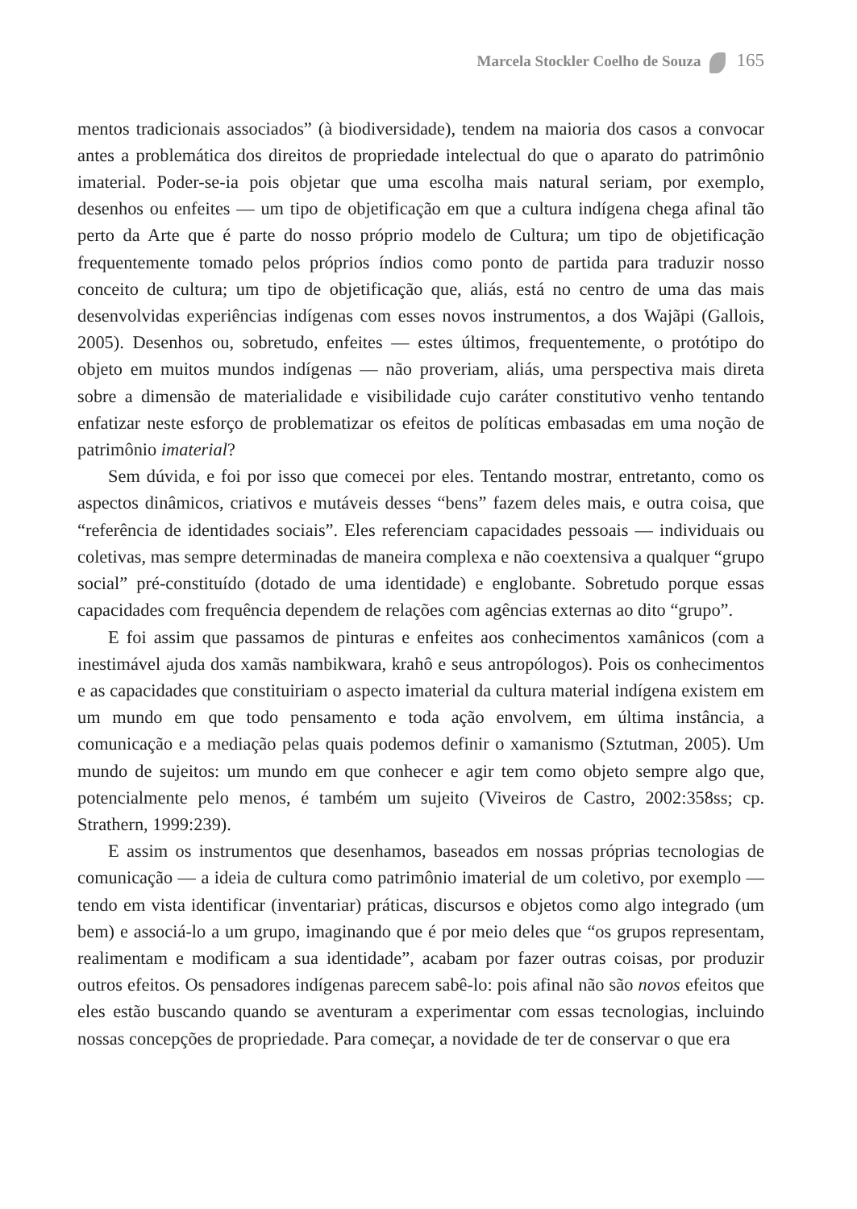Marcela Stockler Coelho de Souza 165
mentos tradicionais associados” (à biodiversidade), tendem na maioria dos casos a convocar antes a problemática dos direitos de propriedade intelectual do que o aparato do patrimônio imaterial. Poder-se-ia pois objetar que uma escolha mais natural seriam, por exemplo, desenhos ou enfeites — um tipo de objetificação em que a cultura indígena chega afinal tão perto da Arte que é parte do nosso próprio modelo de Cultura; um tipo de objetificação frequentemente tomado pelos próprios índios como ponto de partida para traduzir nosso conceito de cultura; um tipo de objetificação que, aliás, está no centro de uma das mais desenvolvidas experiências indígenas com esses novos instrumentos, a dos Wajãpi (Gallois, 2005). Desenhos ou, sobretudo, enfeites — estes últimos, frequentemente, o protótipo do objeto em muitos mundos indígenas — não proveriam, aliás, uma perspectiva mais direta sobre a dimensão de materialidade e visibilidade cujo caráter constitutivo venho tentando enfatizar neste esforço de problematizar os efeitos de políticas embasadas em uma noção de patrimônio imaterial?
Sem dúvida, e foi por isso que comecei por eles. Tentando mostrar, entretanto, como os aspectos dinâmicos, criativos e mutáveis desses “bens” fazem deles mais, e outra coisa, que “referência de identidades sociais”. Eles referenciam capacidades pessoais — individuais ou coletivas, mas sempre determinadas de maneira complexa e não coextensiva a qualquer “grupo social” pré-constituído (dotado de uma identidade) e englobante. Sobretudo porque essas capacidades com frequência dependem de relações com agências externas ao dito “grupo”.
E foi assim que passamos de pinturas e enfeites aos conhecimentos xamânicos (com a inestimável ajuda dos xamãs nambikwara, krahô e seus antropólogos). Pois os conhecimentos e as capacidades que constituiriam o aspecto imaterial da cultura material indígena existem em um mundo em que todo pensamento e toda ação envolvem, em última instância, a comunicação e a mediação pelas quais podemos definir o xamanismo (Sztutman, 2005). Um mundo de sujeitos: um mundo em que conhecer e agir tem como objeto sempre algo que, potencialmente pelo menos, é também um sujeito (Viveiros de Castro, 2002:358ss; cp. Strathern, 1999:239).
E assim os instrumentos que desenhamos, baseados em nossas próprias tecnologias de comunicação — a ideia de cultura como patrimônio imaterial de um coletivo, por exemplo — tendo em vista identificar (inventariar) práticas, discursos e objetos como algo integrado (um bem) e associá-lo a um grupo, imaginando que é por meio deles que “os grupos representam, realimentam e modificam a sua identidade”, acabam por fazer outras coisas, por produzir outros efeitos. Os pensadores indígenas parecem sabê-lo: pois afinal não são novos efeitos que eles estão buscando quando se aventuram a experimentar com essas tecnologias, incluindo nossas concepções de propriedade. Para começar, a novidade de ter de conservar o que era